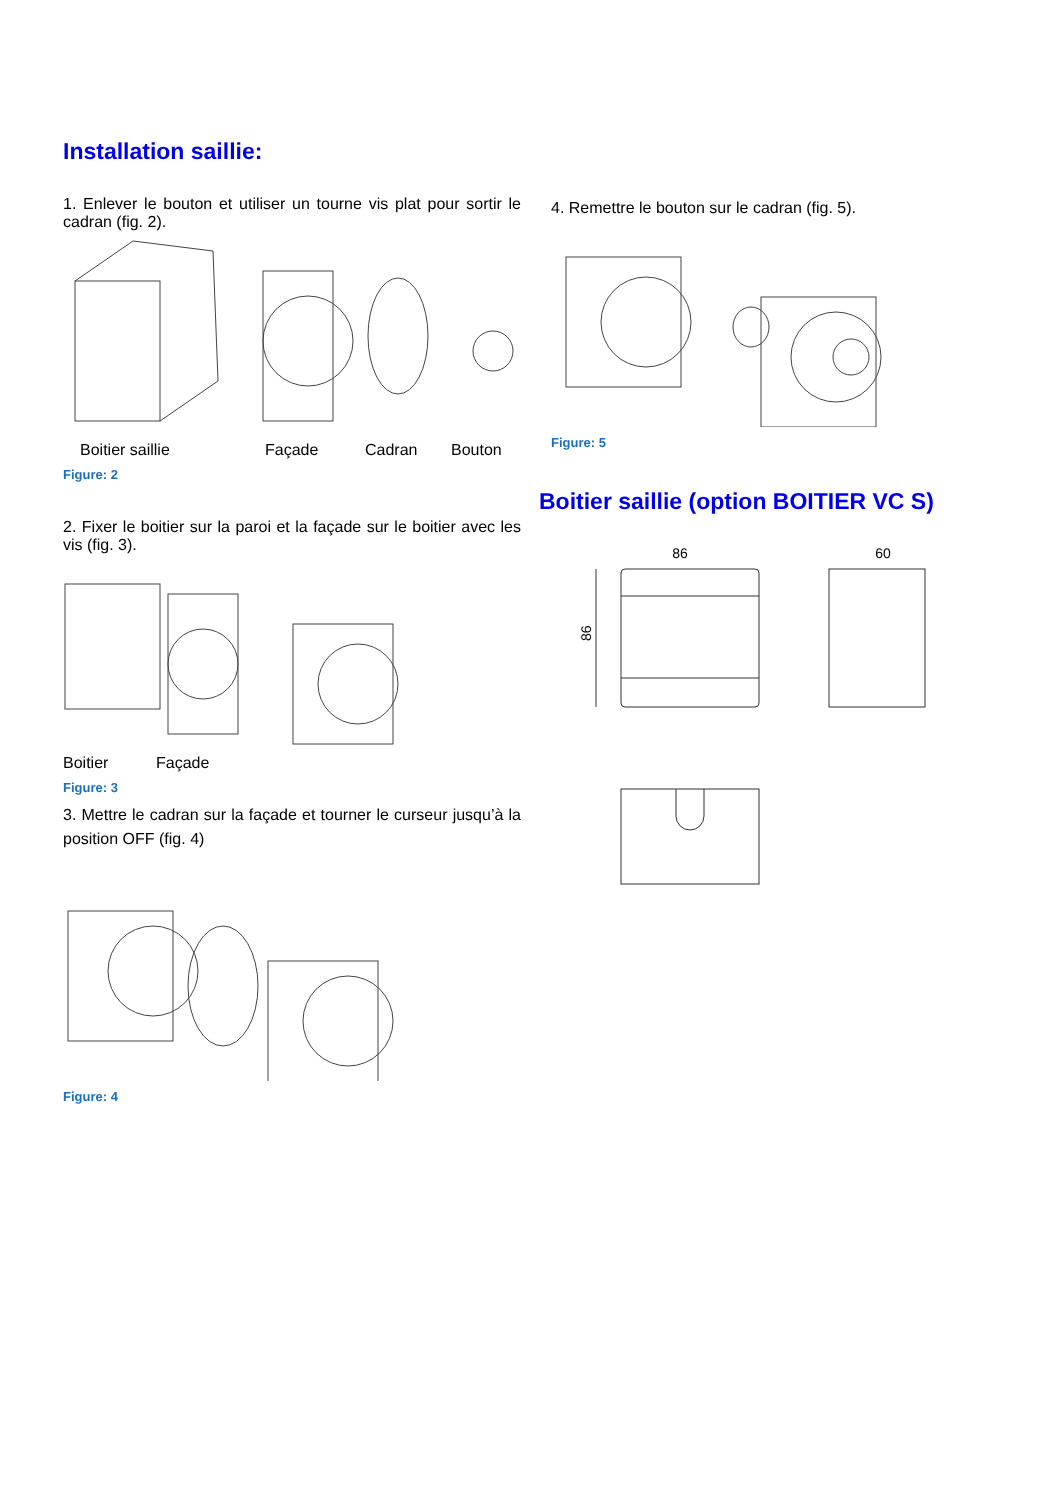Installation saillie:
1. Enlever le bouton et utiliser un tourne vis plat pour sortir le cadran (fig. 2).
Boitier saillie Façade Cadran Bouton
Figure: 2
2. Fixer le boitier sur la paroi et la façade sur le boitier avec les vis (fig. 3).
Boitier Façade
Figure: 3
3. Mettre le cadran sur la façade et tourner le curseur jusqu’à la position OFF (fig. 4)
Figure: 4
4. Remettre le bouton sur le cadran (fig. 5).
Figure: 5
Boitier saillie (option BOITIER VC S)
86 60
86